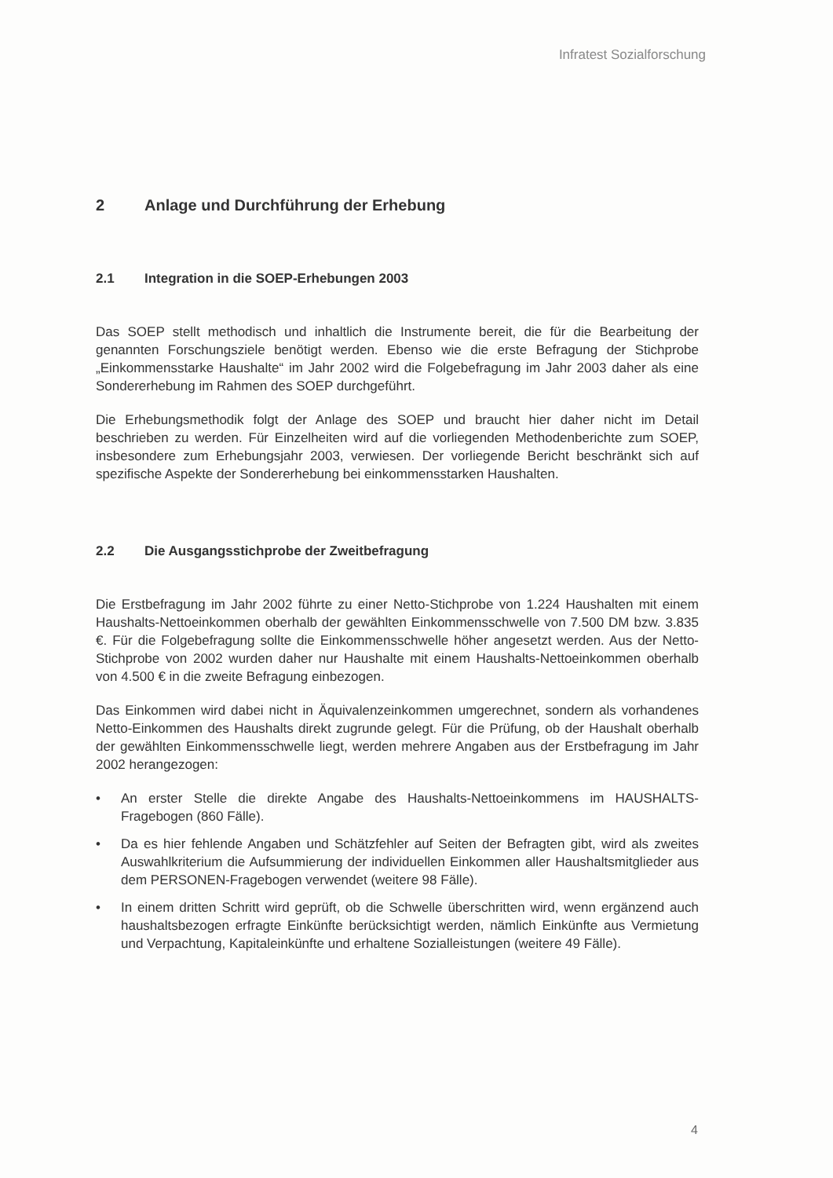Infratest Sozialforschung
2 Anlage und Durchführung der Erhebung
2.1 Integration in die SOEP-Erhebungen 2003
Das SOEP stellt methodisch und inhaltlich die Instrumente bereit, die für die Bearbeitung der genannten Forschungsziele benötigt werden. Ebenso wie die erste Befragung der Stichprobe „Einkommensstarke Haushalte“ im Jahr 2002 wird die Folgebefragung im Jahr 2003 daher als eine Sondererhebung im Rahmen des SOEP durchgeführt.
Die Erhebungsmethodik folgt der Anlage des SOEP und braucht hier daher nicht im Detail beschrieben zu werden. Für Einzelheiten wird auf die vorliegenden Methodenberichte zum SOEP, insbesondere zum Erhebungsjahr 2003, verwiesen. Der vorliegende Bericht beschränkt sich auf spezifische Aspekte der Sondererhebung bei einkommensstarken Haushalten.
2.2 Die Ausgangsstichprobe der Zweitbefragung
Die Erstbefragung im Jahr 2002 führte zu einer Netto-Stichprobe von 1.224 Haushalten mit einem Haushalts-Nettoeinkommen oberhalb der gewählten Einkommensschwelle von 7.500 DM bzw. 3.835 €. Für die Folgebefragung sollte die Einkommensschwelle höher angesetzt werden. Aus der Netto-Stichprobe von 2002 wurden daher nur Haushalte mit einem Haushalts-Nettoeinkommen oberhalb von 4.500 € in die zweite Befragung einbezogen.
Das Einkommen wird dabei nicht in Äquivalenzeinkommen umgerechnet, sondern als vorhandenes Netto-Einkommen des Haushalts direkt zugrunde gelegt. Für die Prüfung, ob der Haushalt oberhalb der gewählten Einkommensschwelle liegt, werden mehrere Angaben aus der Erstbefragung im Jahr 2002 herangezogen:
• An erster Stelle die direkte Angabe des Haushalts-Nettoeinkommens im HAUSHALTS-Fragebogen (860 Fälle).
• Da es hier fehlende Angaben und Schätzfehler auf Seiten der Befragten gibt, wird als zweites Auswahlkriterium die Aufsummierung der individuellen Einkommen aller Haushaltsmitglieder aus dem PERSONEN-Fragebogen verwendet (weitere 98 Fälle).
• In einem dritten Schritt wird geprüft, ob die Schwelle überschritten wird, wenn ergänzend auch haushaltsbezogen erfragte Einkünfte berücksichtigt werden, nämlich Einkünfte aus Vermietung und Verpachtung, Kapitaleinkünfte und erhaltene Sozialleistungen (weitere 49 Fälle).
4